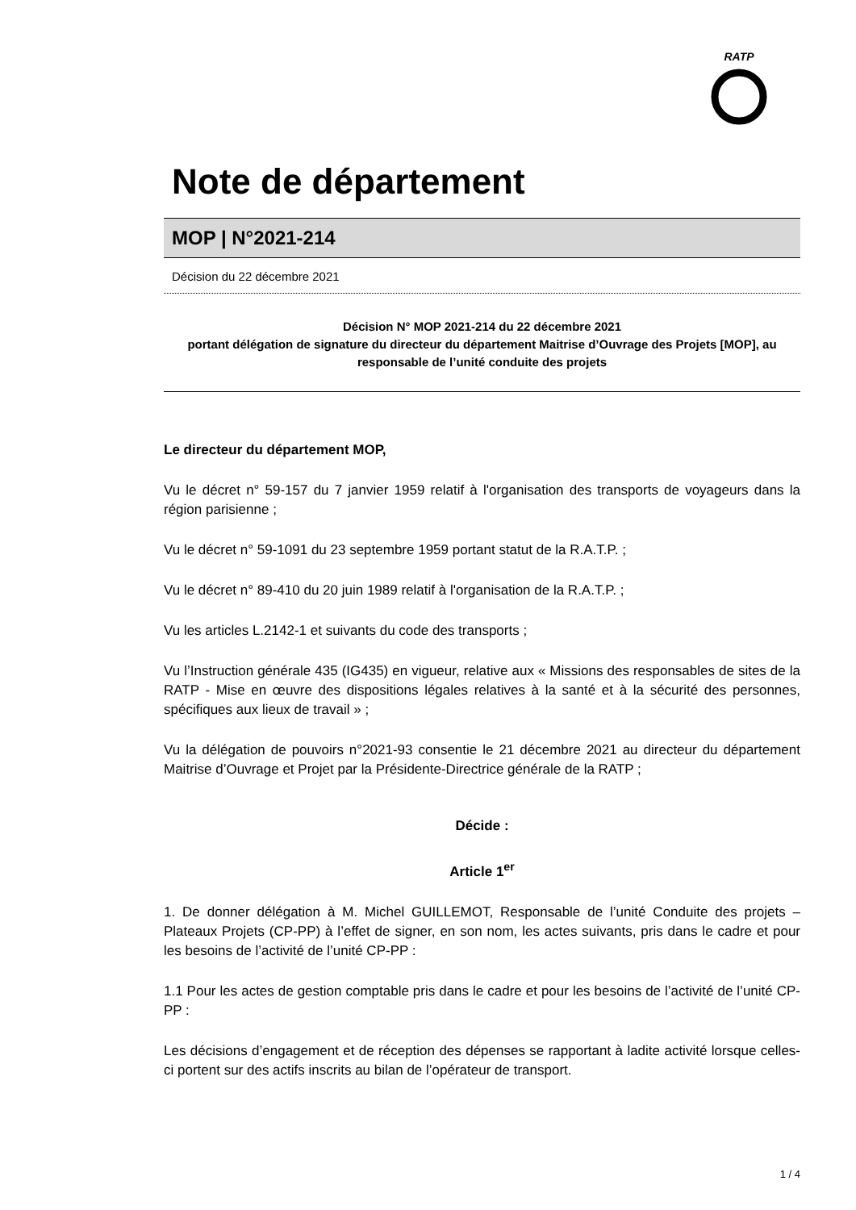RATP
Note de département
MOP | N°2021-214
Décision du 22 décembre 2021
Décision N° MOP 2021-214 du 22 décembre 2021
portant délégation de signature du directeur du département Maitrise d’Ouvrage des Projets [MOP], au responsable de l’unité conduite des projets
Le directeur du département MOP,
Vu le décret n° 59-157 du 7 janvier 1959 relatif à l'organisation des transports de voyageurs dans la région parisienne ;
Vu le décret n° 59-1091 du 23 septembre 1959 portant statut de la R.A.T.P. ;
Vu le décret n° 89-410 du 20 juin 1989 relatif à l'organisation de la R.A.T.P. ;
Vu les articles L.2142-1 et suivants du code des transports ;
Vu l’Instruction générale 435 (IG435) en vigueur, relative aux « Missions des responsables de sites de la RATP - Mise en œuvre des dispositions légales relatives à la santé et à la sécurité des personnes, spécifiques aux lieux de travail » ;
Vu la délégation de pouvoirs n°2021-93 consentie le 21 décembre 2021 au directeur du département Maitrise d’Ouvrage et Projet par la Présidente-Directrice générale de la RATP ;
Décide :
Article 1<sup>er</sup>
1. De donner délégation à M. Michel GUILLEMOT, Responsable de l’unité Conduite des projets – Plateaux Projets (CP-PP) à l’effet de signer, en son nom, les actes suivants, pris dans le cadre et pour les besoins de l’activité de l’unité CP-PP :
1.1 Pour les actes de gestion comptable pris dans le cadre et pour les besoins de l’activité de l’unité CP-PP :
Les décisions d’engagement et de réception des dépenses se rapportant à ladite activité lorsque celles-ci portent sur des actifs inscrits au bilan de l’opérateur de transport.
1 / 4